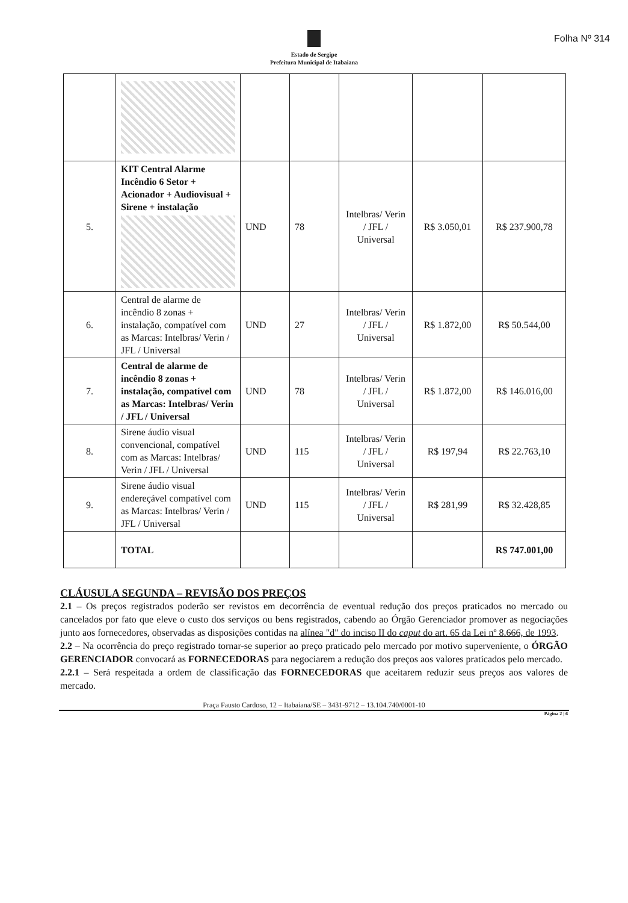Folha Nº 314
Estado de Sergipe
Prefeitura Municipal de Itabaiana
| 5. | KIT Central Alarme Incêndio 6 Setor + Acionador + Audiovisual + Sirene + instalação | UND | 78 | Intelbras/ Verin / JFL / Universal | R$ 3.050,01 | R$ 237.900,78 |
| 6. | Central de alarme de incêndio 8 zonas + instalação, compatível com as Marcas: Intelbras/ Verin / JFL / Universal | UND | 27 | Intelbras/ Verin / JFL / Universal | R$ 1.872,00 | R$ 50.544,00 |
| 7. | Central de alarme de incêndio 8 zonas + instalação, compatível com as Marcas: Intelbras/ Verin / JFL / Universal | UND | 78 | Intelbras/ Verin / JFL / Universal | R$ 1.872,00 | R$ 146.016,00 |
| 8. | Sirene áudio visual convencional, compatível com as Marcas: Intelbras/ Verin / JFL / Universal | UND | 115 | Intelbras/ Verin / JFL / Universal | R$ 197,94 | R$ 22.763,10 |
| 9. | Sirene áudio visual endereçável compatível com as Marcas: Intelbras/ Verin / JFL / Universal | UND | 115 | Intelbras/ Verin / JFL / Universal | R$ 281,99 | R$ 32.428,85 |
| | TOTAL | | | | | R$ 747.001,00 |
CLÁUSULA SEGUNDA – REVISÃO DOS PREÇOS
2.1 – Os preços registrados poderão ser revistos em decorrência de eventual redução dos preços praticados no mercado ou cancelados por fato que eleve o custo dos serviços ou bens registrados, cabendo ao Órgão Gerenciador promover as negociações junto aos fornecedores, observadas as disposições contidas na alínea "d" do inciso II do caput do art. 65 da Lei nº 8.666, de 1993.
2.2 – Na ocorrência do preço registrado tornar-se superior ao preço praticado pelo mercado por motivo superveniente, o ÓRGÃO GERENCIADOR convocará as FORNECEDORAS para negociarem a redução dos preços aos valores praticados pelo mercado.
2.2.1 – Será respeitada a ordem de classificação das FORNECEDORAS que aceitarem reduzir seus preços aos valores de mercado.
Praça Fausto Cardoso, 12 – Itabaiana/SE – 3431-9712 – 13.104.740/0001-10
Página 2 | 6